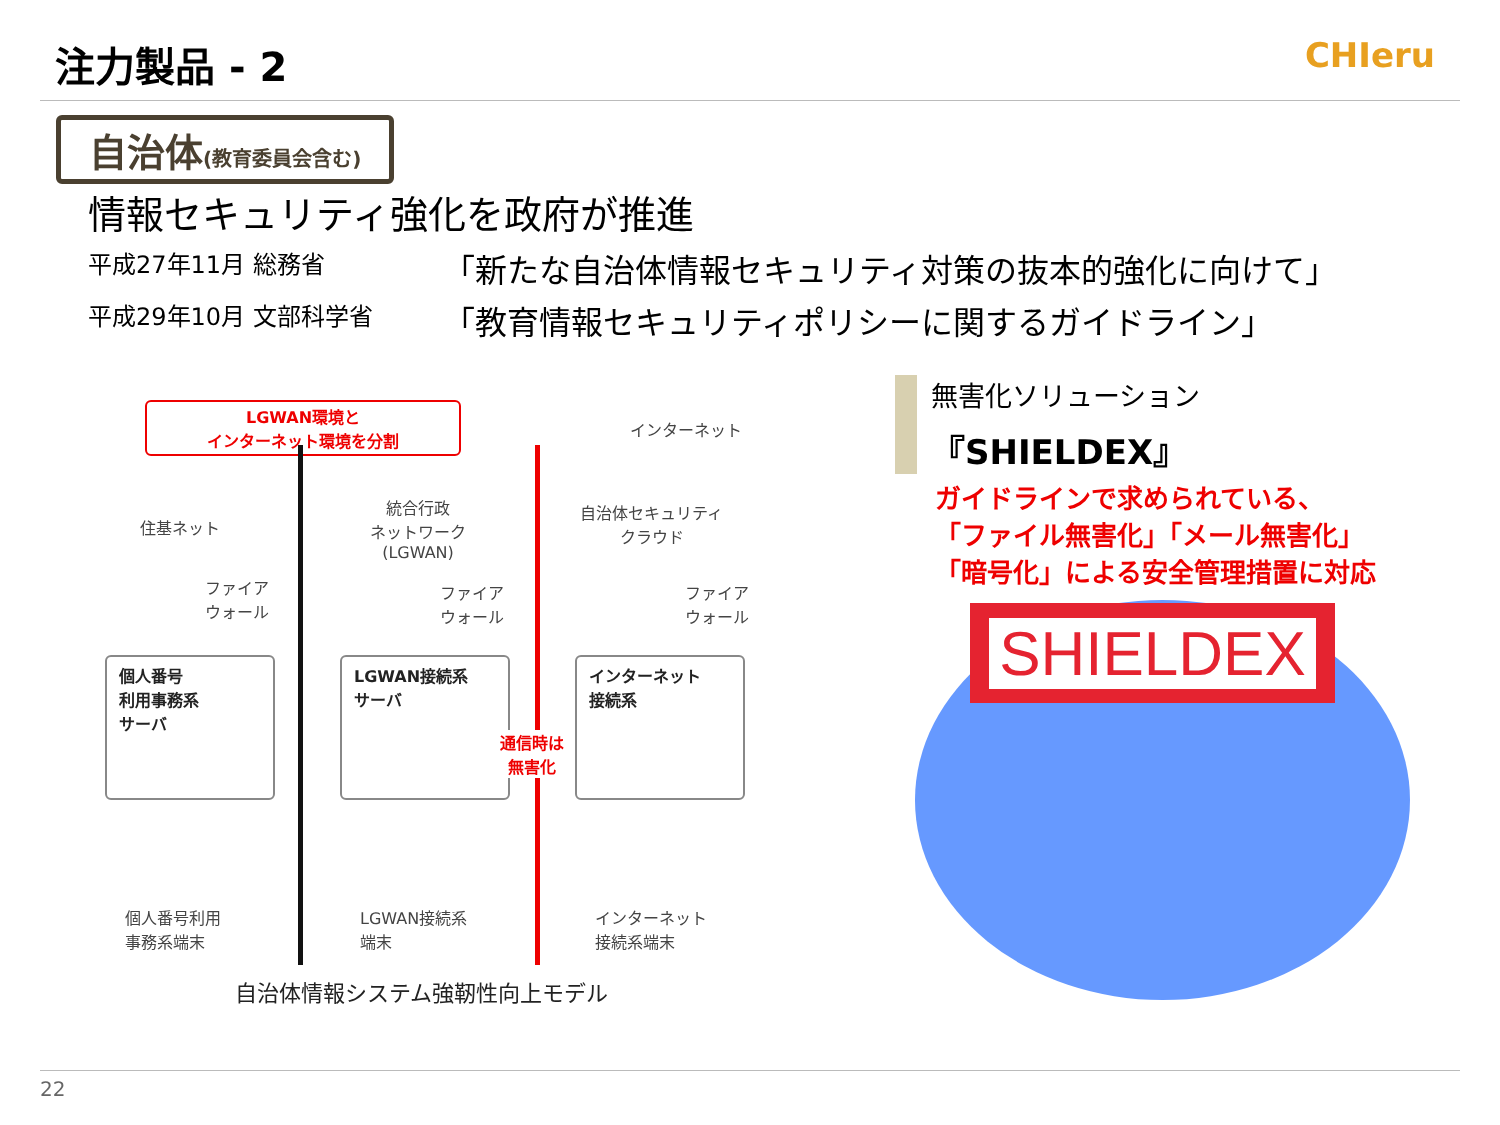注力製品 - 2
CHIeru
自治体(教育委員会含む)
情報セキュリティ強化を政府が推進
平成27年11月 総務省 「新たな自治体情報セキュリティ対策の抜本的強化に向けて」
平成29年10月 文部科学省 「教育情報セキュリティポリシーに関するガイドライン」
LGWAN環境と
インターネット環境を分割
インターネット
住基ネット
統合行政
ネットワーク
(LGWAN)
自治体セキュリティ
クラウド
ファイア
ウォール
ファイア
ウォール
ファイア
ウォール
個人番号
利用事務系
サーバ
LGWAN接続系
サーバ
インターネット
接続系
通信時は
無害化
個人番号利用
事務系端末
LGWAN接続系
端末
インターネット
接続系端末
自治体情報システム強靭性向上モデル
無害化ソリューション
『SHIELDEX』
ガイドラインで求められている、
「ファイル無害化」「メール無害化」
「暗号化」による安全管理措置に対応
SHIELDEX
22